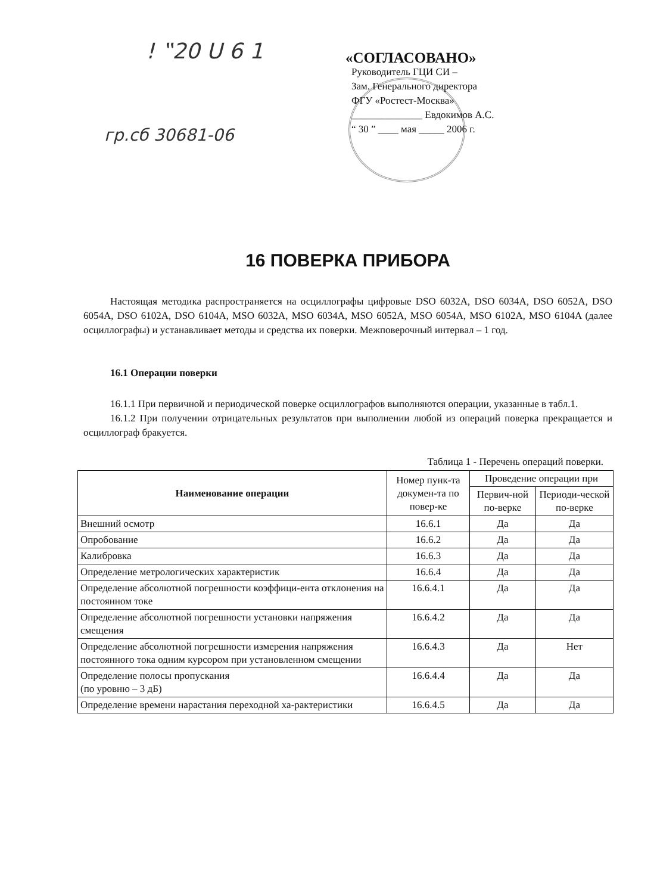! ‟20 U 6 1
гр.сб 30681-06
«СОГЛАСОВАНО»
Руководитель ГЦИ СИ –
Зам. Генерального директора
ФГУ «Ростест-Москва»
______________ Евдокимов А.С.
“ 30 ” ____ мая _____ 2006 г.
16 ПОВЕРКА ПРИБОРА
Настоящая методика распространяется на осциллографы цифровые DSO 6032A, DSO 6034A, DSO 6052A, DSO 6054A, DSO 6102A, DSO 6104A, MSO 6032A, MSO 6034A, MSO 6052A, MSO 6054A, MSO 6102A, MSO 6104A (далее осциллографы) и устанавливает методы и средства их поверки. Межповерочный интервал – 1 год.
16.1 Операции поверки
16.1.1 При первичной и периодической поверке осциллографов выполняются операции, указанные в табл.1.
16.1.2 При получении отрицательных результатов при выполнении любой из операций поверка прекращается и осциллограф бракуется.
Таблица 1 - Перечень операций поверки.
| Наименование операции | Номер пунк-та докумен-та по повер-ке | Проведение операции при | |
| --- | --- | --- | --- |
| | | Первич-ной по-верке | Периоди-ческой по-верке |
| Внешний осмотр | 16.6.1 | Да | Да |
| Опробование | 16.6.2 | Да | Да |
| Калибровка | 16.6.3 | Да | Да |
| Определение метрологических характеристик | 16.6.4 | Да | Да |
| Определение абсолютной погрешности коэффици-ента отклонения на постоянном токе | 16.6.4.1 | Да | Да |
| Определение абсолютной погрешности установки напряжения смещения | 16.6.4.2 | Да | Да |
| Определение абсолютной погрешности измерения напряжения постоянного тока одним курсором при установленном смещении | 16.6.4.3 | Да | Нет |
| Определение полосы пропускания (по уровню – 3 дБ) | 16.6.4.4 | Да | Да |
| Определение времени нарастания переходной ха-рактеристики | 16.6.4.5 | Да | Да |